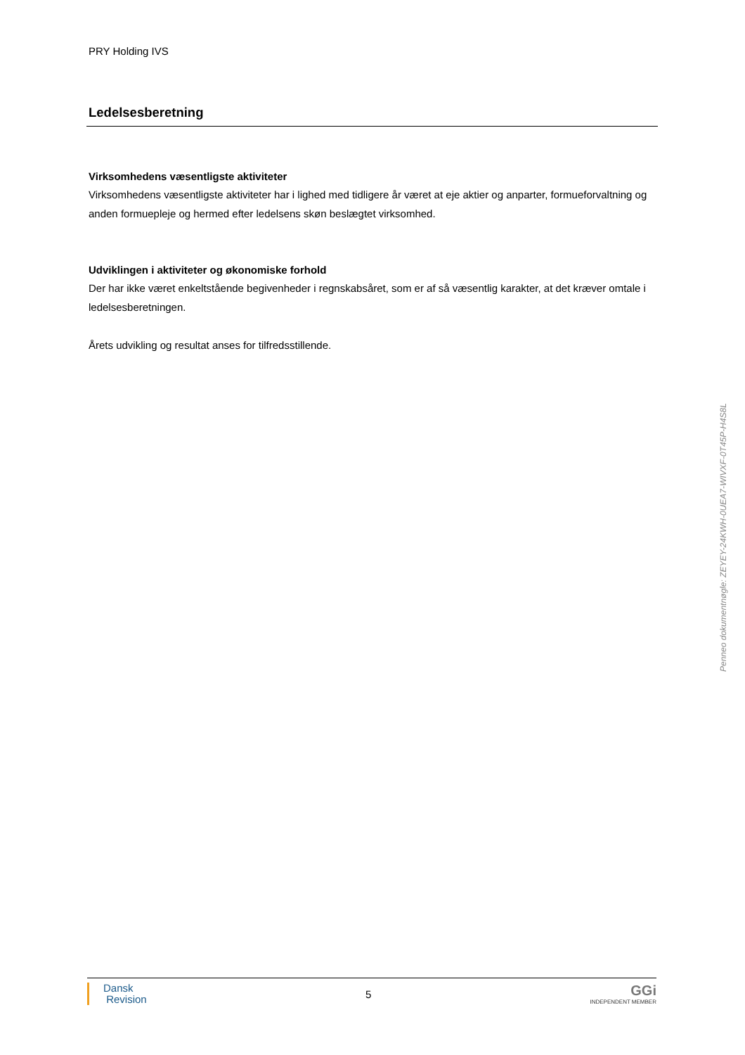PRY Holding IVS
Ledelsesberetning
Virksomhedens væsentligste aktiviteter
Virksomhedens væsentligste aktiviteter har i lighed med tidligere år været at eje aktier og anparter, formuefor­valtning og anden formuepleje og hermed efter ledelsens skøn beslægtet virksomhed.
Udviklingen i aktiviteter og økonomiske forhold
Der har ikke været enkeltstående begivenheder i regnskabsåret, som er af så væsentlig karakter, at det kræver omtale i ledelsesberetningen.
Årets udvikling og resultat anses for tilfredsstillende.
Penneo dokumentnøgle: ZEYEY-24KWH-0UEA7-WIVXF-0T45P-H4S8L
Dansk
Revision
5
GGi
INDEPENDENT MEMBER